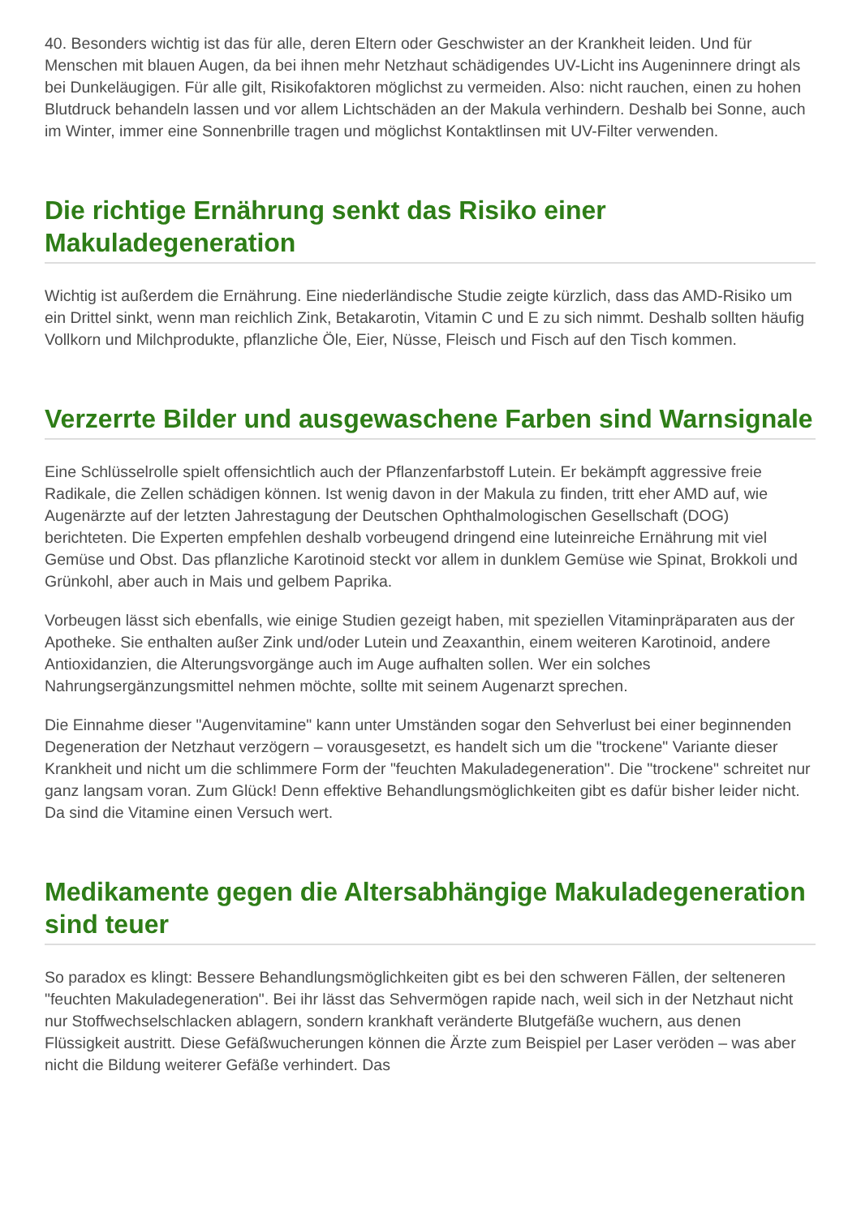40. Besonders wichtig ist das für alle, deren Eltern oder Geschwister an der Krankheit leiden. Und für Menschen mit blauen Augen, da bei ihnen mehr Netzhaut schädigendes UV-Licht ins Augeninnere dringt als bei Dunkeläugigen. Für alle gilt, Risikofaktoren möglichst zu vermeiden. Also: nicht rauchen, einen zu hohen Blutdruck behandeln lassen und vor allem Lichtschäden an der Makula verhindern. Deshalb bei Sonne, auch im Winter, immer eine Sonnenbrille tragen und möglichst Kontaktlinsen mit UV-Filter verwenden.
Die richtige Ernährung senkt das Risiko einer Makuladegeneration
Wichtig ist außerdem die Ernährung. Eine niederländische Studie zeigte kürzlich, dass das AMD-Risiko um ein Drittel sinkt, wenn man reichlich Zink, Betakarotin, Vitamin C und E zu sich nimmt. Deshalb sollten häufig Vollkorn und Milchprodukte, pflanzliche Öle, Eier, Nüsse, Fleisch und Fisch auf den Tisch kommen.
Verzerrte Bilder und ausgewaschene Farben sind Warnsignale
Eine Schlüsselrolle spielt offensichtlich auch der Pflanzenfarbstoff Lutein. Er bekämpft aggressive freie Radikale, die Zellen schädigen können. Ist wenig davon in der Makula zu finden, tritt eher AMD auf, wie Augenärzte auf der letzten Jahrestagung der Deutschen Ophthalmologischen Gesellschaft (DOG) berichteten. Die Experten empfehlen deshalb vorbeugend dringend eine luteinreiche Ernährung mit viel Gemüse und Obst. Das pflanzliche Karotinoid steckt vor allem in dunklem Gemüse wie Spinat, Brokkoli und Grünkohl, aber auch in Mais und gelbem Paprika.
Vorbeugen lässt sich ebenfalls, wie einige Studien gezeigt haben, mit speziellen Vitaminpräparaten aus der Apotheke. Sie enthalten außer Zink und/oder Lutein und Zeaxanthin, einem weiteren Karotinoid, andere Antioxidanzien, die Alterungsvorgänge auch im Auge aufhalten sollen. Wer ein solches Nahrungsergänzungsmittel nehmen möchte, sollte mit seinem Augenarzt sprechen.
Die Einnahme dieser "Augenvitamine" kann unter Umständen sogar den Sehverlust bei einer beginnenden Degeneration der Netzhaut verzögern – vorausgesetzt, es handelt sich um die "trockene" Variante dieser Krankheit und nicht um die schlimmere Form der "feuchten Makuladegeneration". Die "trockene" schreitet nur ganz langsam voran. Zum Glück! Denn effektive Behandlungsmöglichkeiten gibt es dafür bisher leider nicht. Da sind die Vitamine einen Versuch wert.
Medikamente gegen die Altersabhängige Makuladegeneration sind teuer
So paradox es klingt: Bessere Behandlungsmöglichkeiten gibt es bei den schweren Fällen, der selteneren "feuchten Makuladegeneration". Bei ihr lässt das Sehvermögen rapide nach, weil sich in der Netzhaut nicht nur Stoffwechselschlacken ablagern, sondern krankhaft veränderte Blutgefäße wuchern, aus denen Flüssigkeit austritt. Diese Gefäßwucherungen können die Ärzte zum Beispiel per Laser veröden – was aber nicht die Bildung weiterer Gefäße verhindert. Das